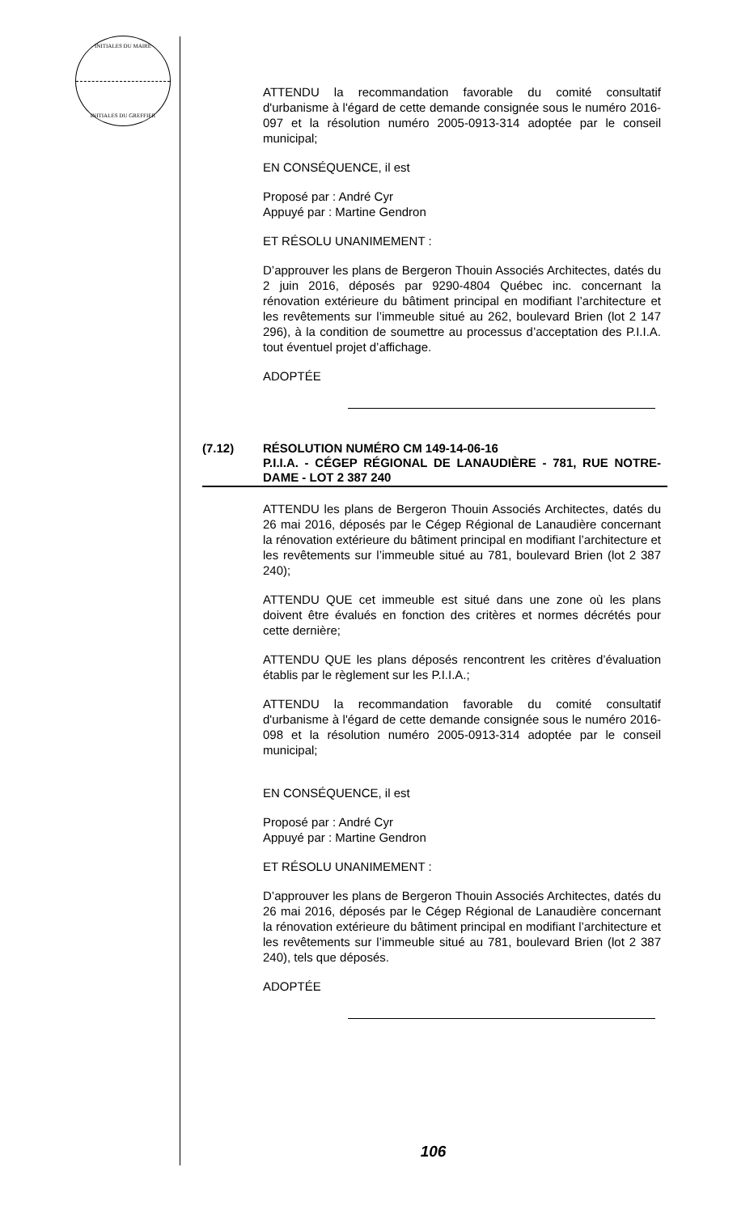INITIALES DU MAIRE
INITIALES DU GREFFIER
ATTENDU la recommandation favorable du comité consultatif d'urbanisme à l'égard de cette demande consignée sous le numéro 2016-097 et la résolution numéro 2005-0913-314 adoptée par le conseil municipal;
EN CONSÉQUENCE, il est
Proposé par : André Cyr
Appuyé par : Martine Gendron
ET RÉSOLU UNANIMEMENT :
D’approuver les plans de Bergeron Thouin Associés Architectes, datés du 2 juin 2016, déposés par 9290-4804 Québec inc. concernant la rénovation extérieure du bâtiment principal en modifiant l’architecture et les revêtements sur l’immeuble situé au 262, boulevard Brien (lot 2 147 296), à la condition de soumettre au processus d’acceptation des P.I.I.A. tout éventuel projet d’affichage.
ADOPTÉE
(7.12) RÉSOLUTION NUMÉRO CM 149-14-06-16
P.I.I.A. - CÉGEP RÉGIONAL DE LANAUDIÈRE - 781, RUE NOTRE-DAME - LOT 2 387 240
ATTENDU les plans de Bergeron Thouin Associés Architectes, datés du 26 mai 2016, déposés par le Cégep Régional de Lanaudière concernant la rénovation extérieure du bâtiment principal en modifiant l’architecture et les revêtements sur l’immeuble situé au 781, boulevard Brien (lot 2 387 240);
ATTENDU QUE cet immeuble est situé dans une zone où les plans doivent être évalués en fonction des critères et normes décrétés pour cette dernière;
ATTENDU QUE les plans déposés rencontrent les critères d’évaluation établis par le règlement sur les P.I.I.A.;
ATTENDU la recommandation favorable du comité consultatif d'urbanisme à l'égard de cette demande consignée sous le numéro 2016-098 et la résolution numéro 2005-0913-314 adoptée par le conseil municipal;
EN CONSÉQUENCE, il est
Proposé par : André Cyr
Appuyé par : Martine Gendron
ET RÉSOLU UNANIMEMENT :
D’approuver les plans de Bergeron Thouin Associés Architectes, datés du 26 mai 2016, déposés par le Cégep Régional de Lanaudière concernant la rénovation extérieure du bâtiment principal en modifiant l’architecture et les revêtements sur l’immeuble situé au 781, boulevard Brien (lot 2 387 240), tels que déposés.
ADOPTÉE
106